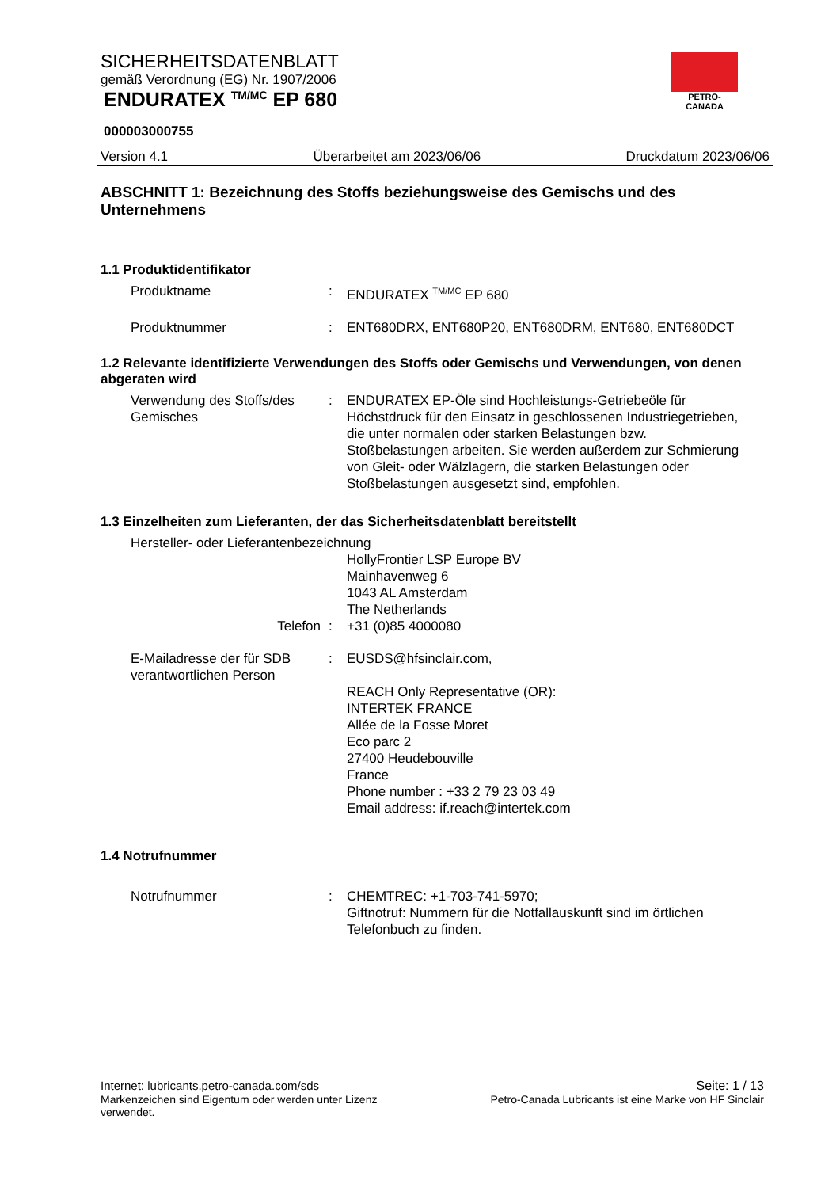SICHERHEITSDATENBLATT
gemäß Verordnung (EG) Nr. 1907/2006
ENDURATEX <sup>TM/MC</sup> EP 680
000003000755
Version 4.1 Überarbeitet am 2023/06/06 Druckdatum 2023/06/06
PETRO-CANADA
ABSCHNITT 1: Bezeichnung des Stoffs beziehungsweise des Gemischs und des Unternehmens
1.1 Produktidentifikator
Produktname : ENDURATEX <sup>TM/MC</sup> EP 680
Produktnummer : ENT680DRX, ENT680P20, ENT680DRM, ENT680, ENT680DCT
1.2 Relevante identifizierte Verwendungen des Stoffs oder Gemischs und Verwendungen, von denen abgeraten wird
Verwendung des Stoffs/des Gemisches
: ENDURATEX EP-Öle sind Hochleistungs-Getriebeöle für Höchstdruck für den Einsatz in geschlossenen Industriegetrieben, die unter normalen oder starken Belastungen bzw. Stoßbelastungen arbeiten. Sie werden außerdem zur Schmierung von Gleit- oder Wälzlagern, die starken Belastungen oder Stoßbelastungen ausgesetzt sind, empfohlen.
1.3 Einzelheiten zum Lieferanten, der das Sicherheitsdatenblatt bereitstellt
Hersteller- oder Lieferantenbezeichnung
HollyFrontier LSP Europe BV
Mainhavenweg 6
1043 AL Amsterdam
The Netherlands
Telefon : +31 (0)85 4000080
E-Mailadresse der für SDB verantwortlichen Person
: EUSDS@hfsinclair.com,
REACH Only Representative (OR):
INTERTEK FRANCE
Allée de la Fosse Moret
Eco parc 2
27400 Heudebouville
France
Phone number : +33 2 79 23 03 49
Email address: if.reach@intertek.com
1.4 Notrufnummer
Notrufnummer : CHEMTREC: +1-703-741-5970;
Giftnotruf: Nummern für die Notfallauskunft sind im örtlichen Telefonbuch zu finden.
Internet: lubricants.petro-canada.com/sds Seite: 1 / 13
Markenzeichen sind Eigentum oder werden unter Lizenz verwendet. Petro-Canada Lubricants ist eine Marke von HF Sinclair